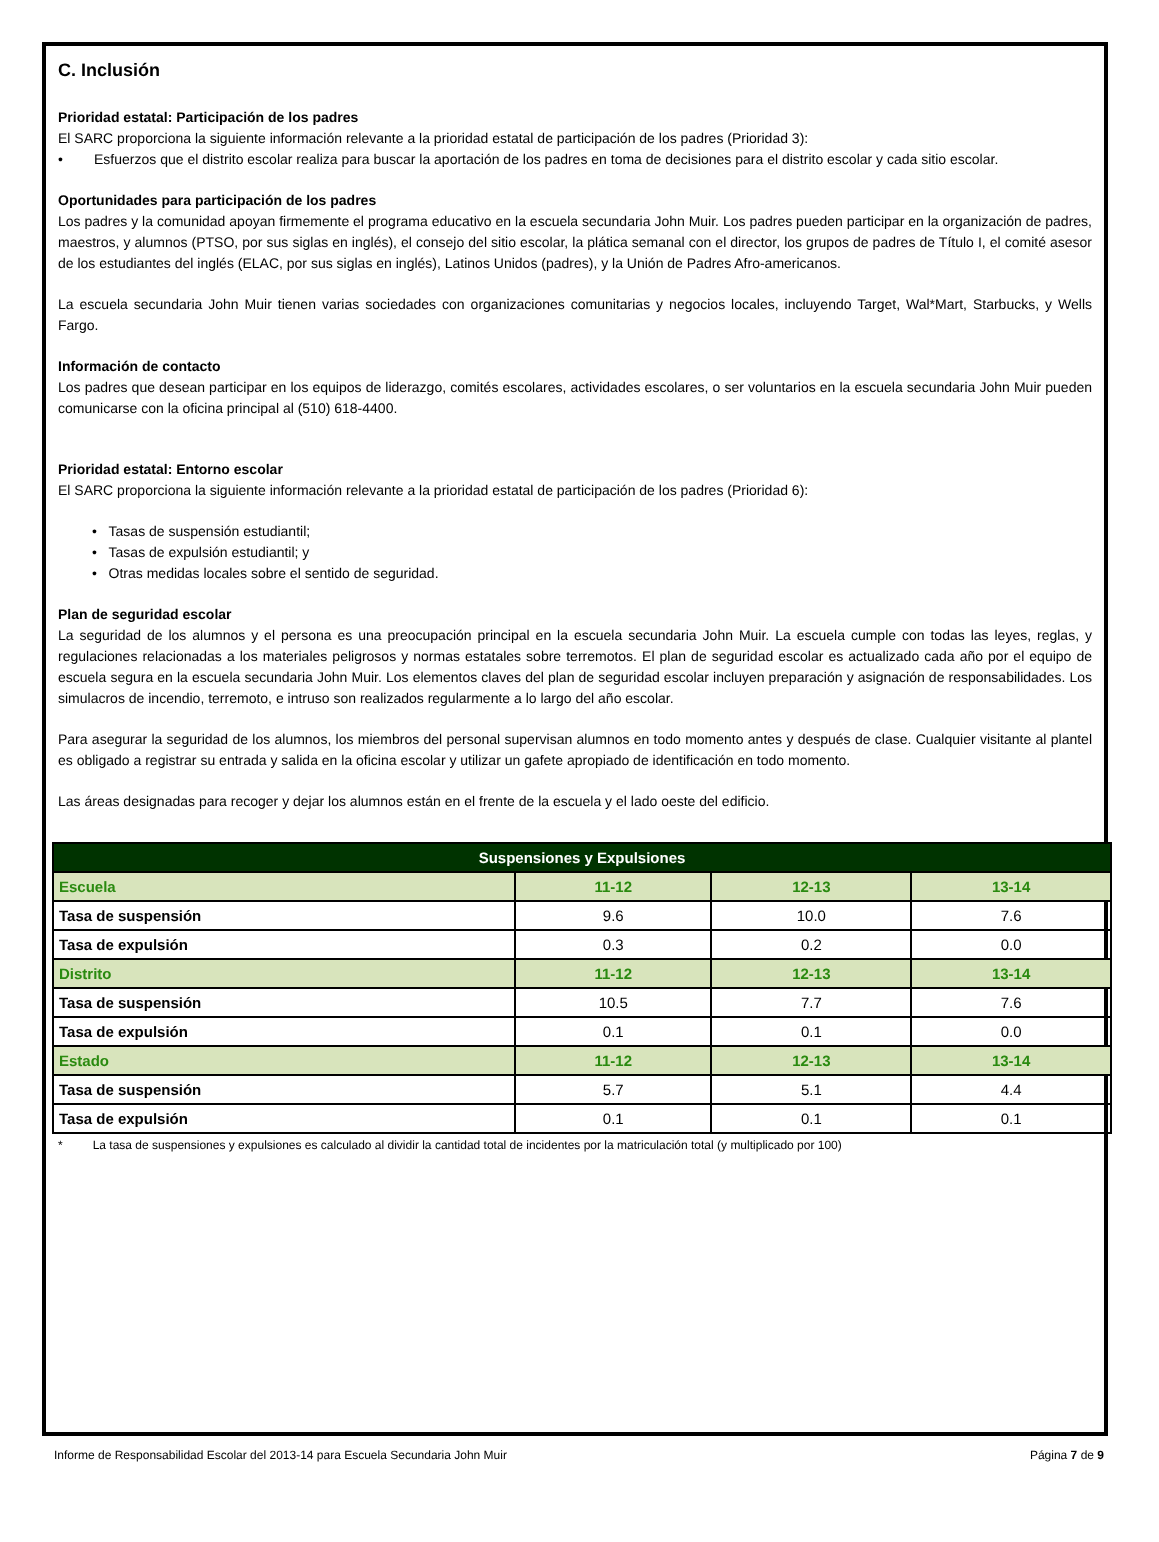C. Inclusión
Prioridad estatal: Participación de los padres
El SARC proporciona la siguiente información relevante a la prioridad estatal de participación de los padres (Prioridad 3):
• Esfuerzos que el distrito escolar realiza para buscar la aportación de los padres en toma de decisiones para el distrito escolar y cada sitio escolar.
Oportunidades para participación de los padres
Los padres y la comunidad apoyan firmemente el programa educativo en la escuela secundaria John Muir. Los padres pueden participar en la organización de padres, maestros, y alumnos (PTSO, por sus siglas en inglés), el consejo del sitio escolar, la plática semanal con el director, los grupos de padres de Título I, el comité asesor de los estudiantes del inglés (ELAC, por sus siglas en inglés), Latinos Unidos (padres), y la Unión de Padres Afro-americanos.
La escuela secundaria John Muir tienen varias sociedades con organizaciones comunitarias y negocios locales, incluyendo Target, Wal*Mart, Starbucks, y Wells Fargo.
Información de contacto
Los padres que desean participar en los equipos de liderazgo, comités escolares, actividades escolares, o ser voluntarios en la escuela secundaria John Muir pueden comunicarse con la oficina principal al (510) 618-4400.
Prioridad estatal: Entorno escolar
El SARC proporciona la siguiente información relevante a la prioridad estatal de participación de los padres (Prioridad 6):
• Tasas de suspensión estudiantil;
• Tasas de expulsión estudiantil; y
• Otras medidas locales sobre el sentido de seguridad.
Plan de seguridad escolar
La seguridad de los alumnos y el persona es una preocupación principal en la escuela secundaria John Muir. La escuela cumple con todas las leyes, reglas, y regulaciones relacionadas a los materiales peligrosos y normas estatales sobre terremotos. El plan de seguridad escolar es actualizado cada año por el equipo de escuela segura en la escuela secundaria John Muir. Los elementos claves del plan de seguridad escolar incluyen preparación y asignación de responsabilidades. Los simulacros de incendio, terremoto, e intruso son realizados regularmente a lo largo del año escolar.
Para asegurar la seguridad de los alumnos, los miembros del personal supervisan alumnos en todo momento antes y después de clase. Cualquier visitante al plantel es obligado a registrar su entrada y salida en la oficina escolar y utilizar un gafete apropiado de identificación en todo momento.
Las áreas designadas para recoger y dejar los alumnos están en el frente de la escuela y el lado oeste del edificio.
| Suspensiones y Expulsiones | | | |
| --- | --- | --- | --- |
| Escuela | 11-12 | 12-13 | 13-14 |
| Tasa de suspensión | 9.6 | 10.0 | 7.6 |
| Tasa de expulsión | 0.3 | 0.2 | 0.0 |
| Distrito | 11-12 | 12-13 | 13-14 |
| Tasa de suspensión | 10.5 | 7.7 | 7.6 |
| Tasa de expulsión | 0.1 | 0.1 | 0.0 |
| Estado | 11-12 | 12-13 | 13-14 |
| Tasa de suspensión | 5.7 | 5.1 | 4.4 |
| Tasa de expulsión | 0.1 | 0.1 | 0.1 |
* La tasa de suspensiones y expulsiones es calculado al dividir la cantidad total de incidentes por la matriculación total (y multiplicado por 100)
Informe de Responsabilidad Escolar del 2013-14 para Escuela Secundaria John Muir Página 7 de 9